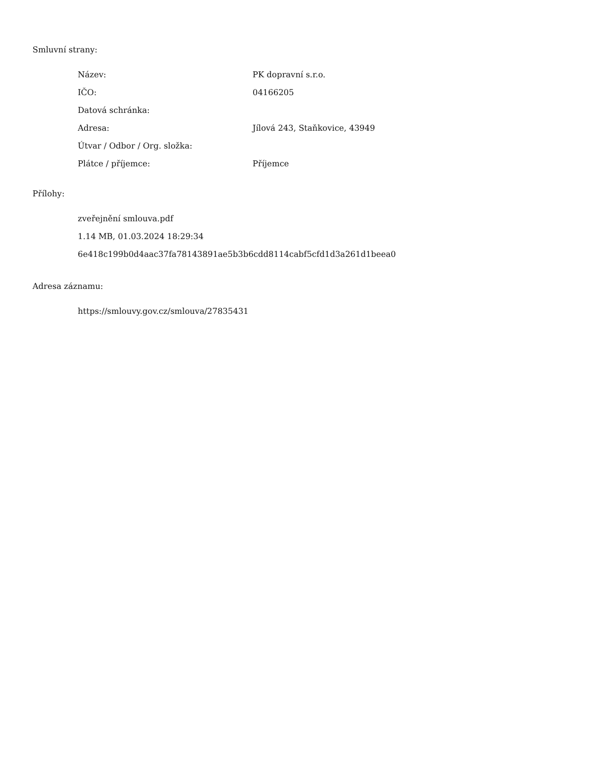Smluvní strany:
| Název: | PK dopravní s.r.o. |
| IČO: | 04166205 |
| Datová schránka: | |
| Adresa: | Jílová 243, Staňkovice, 43949 |
| Útvar / Odbor / Org. složka: | |
| Plátce / příjemce: | Příjemce |
Přílohy:
zveřejnění smlouva.pdf
1.14 MB, 01.03.2024 18:29:34
6e418c199b0d4aac37fa78143891ae5b3b6cdd8114cabf5cfd1d3a261d1beea0
Adresa záznamu:
https://smlouvy.gov.cz/smlouva/27835431